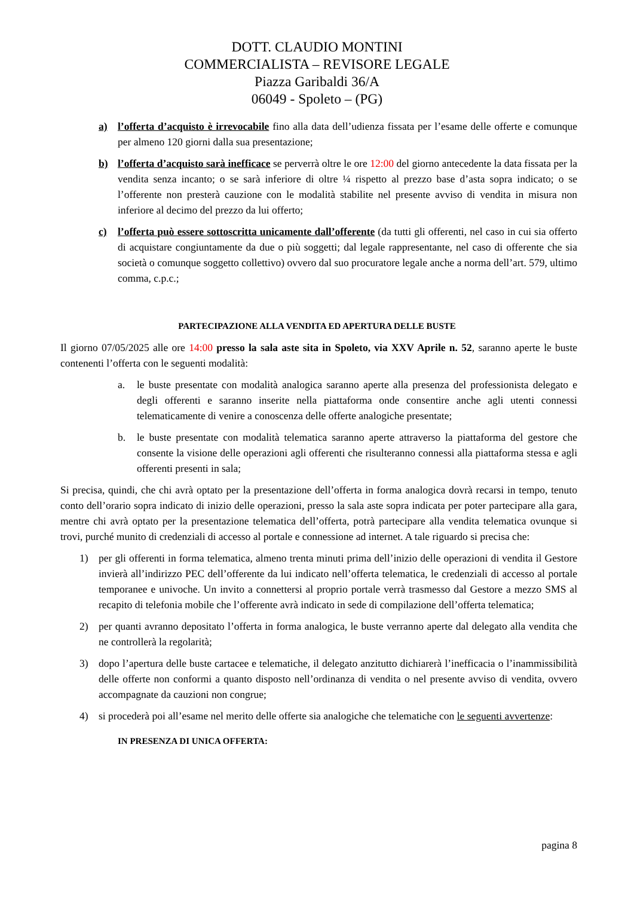DOTT. CLAUDIO MONTINI
COMMERCIALISTA – REVISORE LEGALE
Piazza Garibaldi 36/A
06049 - Spoleto – (PG)
a) l’offerta d’acquisto è irrevocabile fino alla data dell’udienza fissata per l’esame delle offerte e comunque per almeno 120 giorni dalla sua presentazione;
b) l’offerta d’acquisto sarà inefficace se perverrà oltre le ore 12:00 del giorno antecedente la data fissata per la vendita senza incanto; o se sarà inferiore di oltre ¼ rispetto al prezzo base d’asta sopra indicato; o se l’offerente non presterà cauzione con le modalità stabilite nel presente avviso di vendita in misura non inferiore al decimo del prezzo da lui offerto;
c) l’offerta può essere sottoscritta unicamente dall’offerente (da tutti gli offerenti, nel caso in cui sia offerto di acquistare congiuntamente da due o più soggetti; dal legale rappresentante, nel caso di offerente che sia società o comunque soggetto collettivo) ovvero dal suo procuratore legale anche a norma dell’art. 579, ultimo comma, c.p.c.;
PARTECIPAZIONE ALLA VENDITA ED APERTURA DELLE BUSTE
Il giorno 07/05/2025 alle ore 14:00 presso la sala aste sita in Spoleto, via XXV Aprile n. 52, saranno aperte le buste contenenti l’offerta con le seguenti modalità:
a. le buste presentate con modalità analogica saranno aperte alla presenza del professionista delegato e degli offerenti e saranno inserite nella piattaforma onde consentire anche agli utenti connessi telematicamente di venire a conoscenza delle offerte analogiche presentate;
b. le buste presentate con modalità telematica saranno aperte attraverso la piattaforma del gestore che consente la visione delle operazioni agli offerenti che risulteranno connessi alla piattaforma stessa e agli offerenti presenti in sala;
Si precisa, quindi, che chi avrà optato per la presentazione dell’offerta in forma analogica dovrà recarsi in tempo, tenuto conto dell’orario sopra indicato di inizio delle operazioni, presso la sala aste sopra indicata per poter partecipare alla gara, mentre chi avrà optato per la presentazione telematica dell’offerta, potrà partecipare alla vendita telematica ovunque si trovi, purché munito di credenziali di accesso al portale e connessione ad internet. A tale riguardo si precisa che:
1) per gli offerenti in forma telematica, almeno trenta minuti prima dell’inizio delle operazioni di vendita il Gestore invierà all’indirizzo PEC dell’offerente da lui indicato nell’offerta telematica, le credenziali di accesso al portale temporanee e univoche. Un invito a connettersi al proprio portale verrà trasmesso dal Gestore a mezzo SMS al recapito di telefonia mobile che l’offerente avrà indicato in sede di compilazione dell’offerta telematica;
2) per quanti avranno depositato l’offerta in forma analogica, le buste verranno aperte dal delegato alla vendita che ne controllerà la regolarità;
3) dopo l’apertura delle buste cartacee e telematiche, il delegato anzitutto dichiarerà l’inefficacia o l’inammissibilità delle offerte non conformi a quanto disposto nell’ordinanza di vendita o nel presente avviso di vendita, ovvero accompagnate da cauzioni non congrue;
4) si procederà poi all’esame nel merito delle offerte sia analogiche che telematiche con le seguenti avvertenze:
IN PRESENZA DI UNICA OFFERTA:
pagina 8